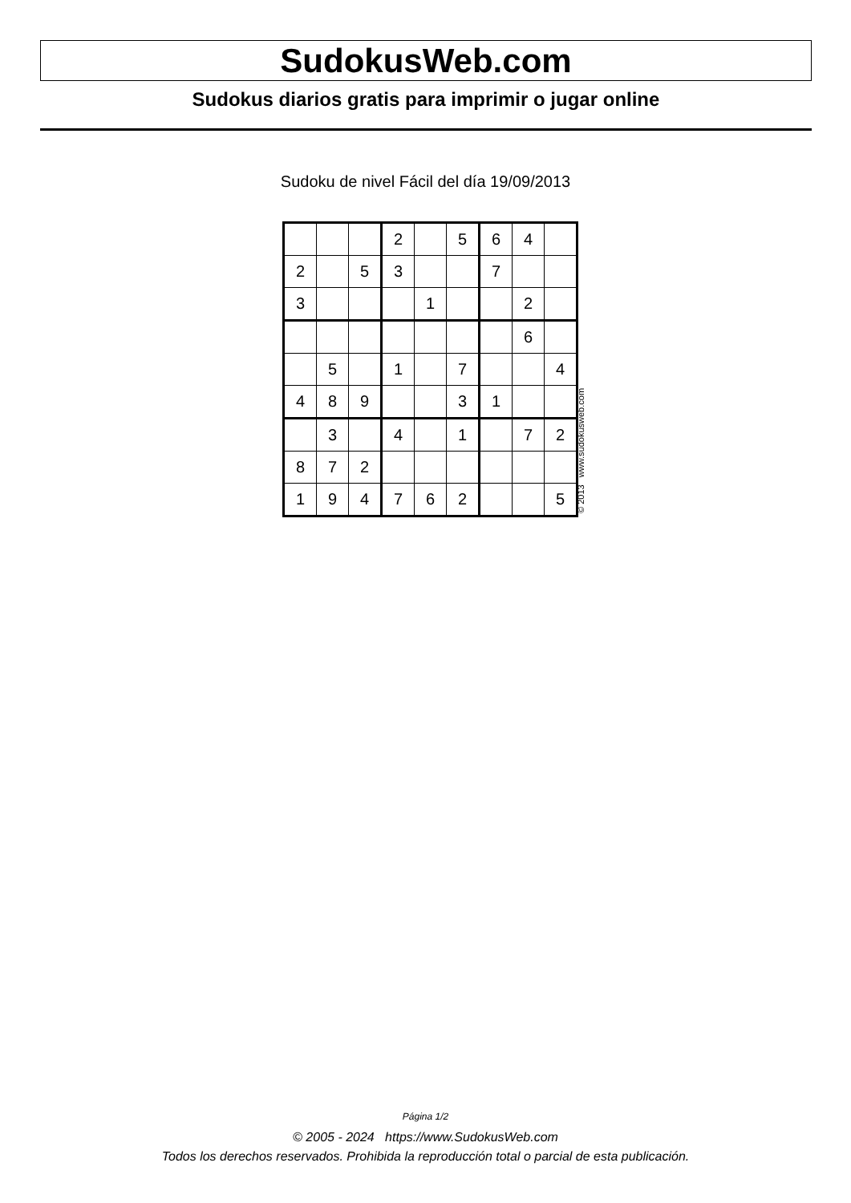SudokusWeb.com
Sudokus diarios gratis para imprimir o jugar online
Sudoku de nivel Fácil del día 19/09/2013
| | | | 2 | | 5 | 6 | 4 | |
| 2 | | 5 | 3 | | | 7 | | |
| 3 | | | | 1 | | | 2 | |
| | | | | | | | 6 | |
| | 5 | | 1 | | 7 | | | 4 |
| 4 | 8 | 9 | | | 3 | 1 | | |
| | 3 | | 4 | | 1 | | 7 | 2 |
| 8 | 7 | 2 | | | | | | |
| 1 | 9 | 4 | 7 | 6 | 2 | | | 5 |
© 2013 www.sudokusweb.com
Página 1/2
© 2005 - 2024 https://www.SudokusWeb.com
Todos los derechos reservados. Prohibida la reproducción total o parcial de esta publicación.